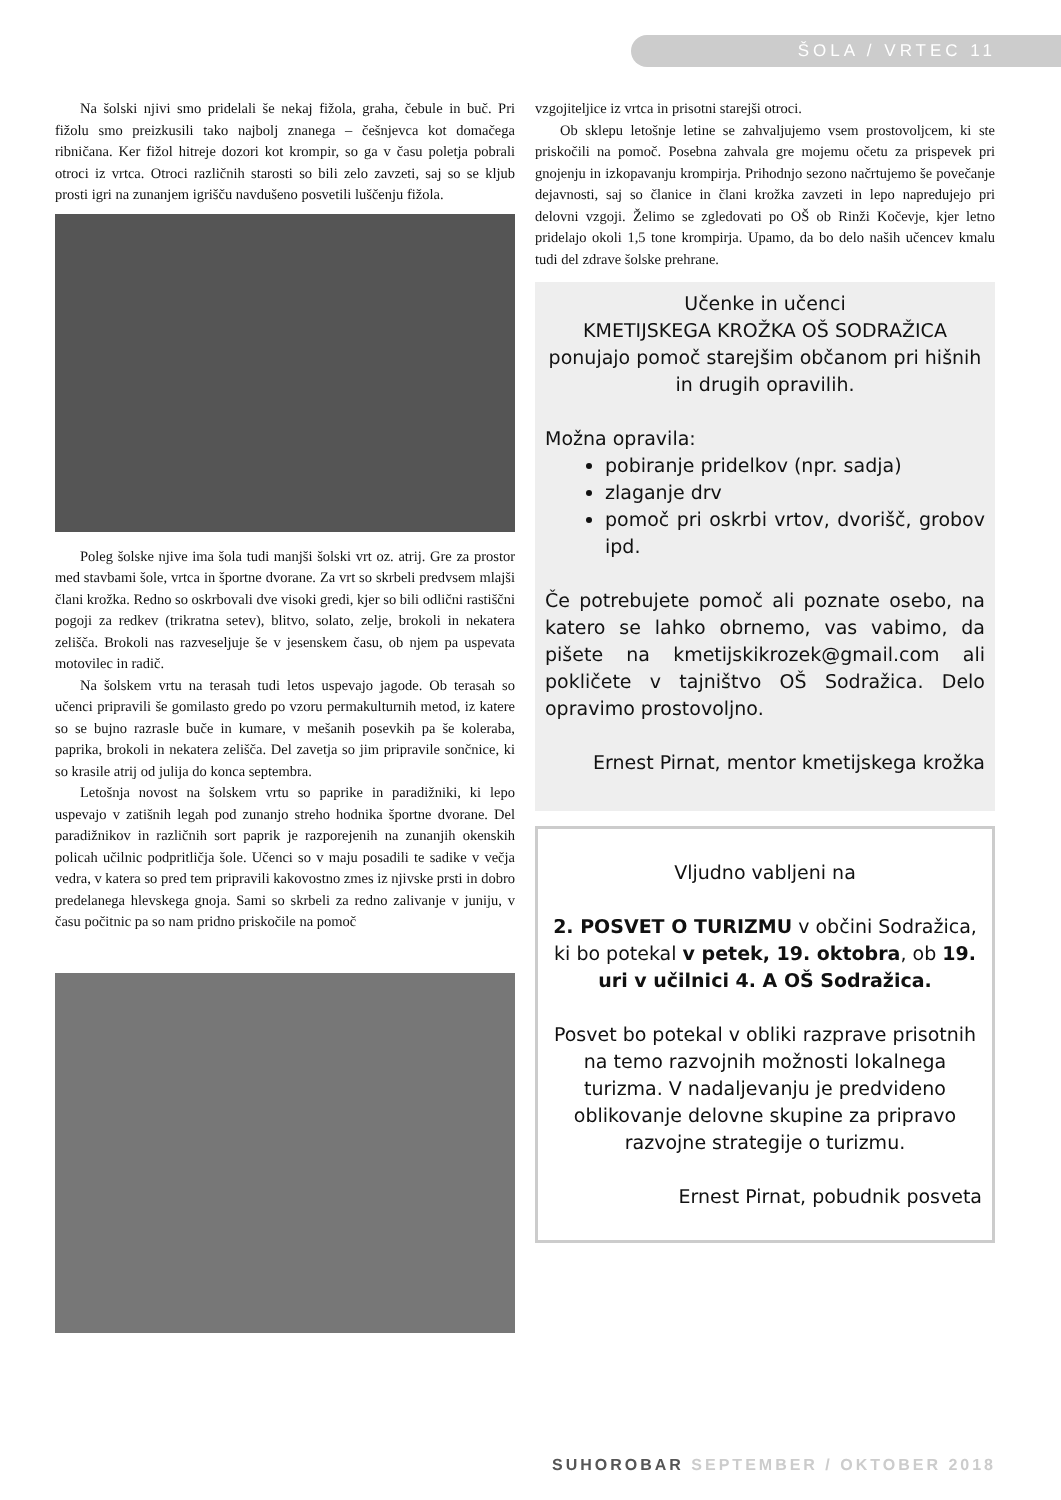ŠOLA / VRTEC 11
Na šolski njivi smo pridelali še nekaj fižola, graha, čebule in buč. Pri fižolu smo preizkusili tako najbolj znanega – češnjevca kot domačega ribničana. Ker fižol hitreje dozori kot krompir, so ga v času poletja pobrali otroci iz vrtca. Otroci različnih starosti so bili zelo zavzeti, saj so se kljub prosti igri na zunanjem igrišču navdušeno posvetili luščenju fižola.
Poleg šolske njive ima šola tudi manjši šolski vrt oz. atrij. Gre za prostor med stavbami šole, vrtca in športne dvorane. Za vrt so skrbeli predvsem mlajši člani krožka. Redno so oskrbovali dve visoki gredi, kjer so bili odlični rastiščni pogoji za redkev (trikratna setev), blitvo, solato, zelje, brokoli in nekatera zelišča. Brokoli nas razveseljuje še v jesenskem času, ob njem pa uspevata motovilec in radič.
Na šolskem vrtu na terasah tudi letos uspevajo jagode. Ob terasah so učenci pripravili še gomilasto gredo po vzoru permakulturnih metod, iz katere so se bujno razrasle buče in kumare, v mešanih posevkih pa še koleraba, paprika, brokoli in nekatera zelišča. Del zavetja so jim pripravile sončnice, ki so krasile atrij od julija do konca septembra.
Letošnja novost na šolskem vrtu so paprike in paradižniki, ki lepo uspevajo v zatišnih legah pod zunanjo streho hodnika športne dvorane. Del paradižnikov in različnih sort paprik je razporejenih na zunanjih okenskih policah učilnic podpritličja šole. Učenci so v maju posadili te sadike v večja vedra, v katera so pred tem pripravili kakovostno zmes iz njivske prsti in dobro predelanega hlevskega gnoja. Sami so skrbeli za redno zalivanje v juniju, v času počitnic pa so nam pridno priskočile na pomoč
vzgojiteljice iz vrtca in prisotni starejši otroci.
Ob sklepu letošnje letine se zahvaljujemo vsem prostovoljcem, ki ste priskočili na pomoč. Posebna zahvala gre mojemu očetu za prispevek pri gnojenju in izkopavanju krompirja. Prihodnjo sezono načrtujemo še povečanje dejavnosti, saj so članice in člani krožka zavzeti in lepo napredujejo pri delovni vzgoji. Želimo se zgledovati po OŠ ob Rinži Kočevje, kjer letno pridelajo okoli 1,5 tone krompirja. Upamo, da bo delo naših učencev kmalu tudi del zdrave šolske prehrane.
Učenke in učenci
KMETIJSKEGA KROŽKA OŠ SODRAŽICA
ponujajo pomoč starejšim občanom pri hišnih in drugih opravilih.
Možna opravila:
pobiranje pridelkov (npr. sadja)
zlaganje drv
pomoč pri oskrbi vrtov, dvorišč, grobov ipd.
Če potrebujete pomoč ali poznate osebo, na katero se lahko obrnemo, vas vabimo, da pišete na kmetijskikrozek@gmail.com ali pokličete v tajništvo OŠ Sodražica. Delo opravimo prostovoljno.
Ernest Pirnat, mentor kmetijskega krožka
Vljudno vabljeni na
2. POSVET O TURIZMU v občini Sodražica,
ki bo potekal v petek, 19. oktobra, ob 19. uri v učilnici 4. A OŠ Sodražica.
Posvet bo potekal v obliki razprave prisotnih na temo razvojnih možnosti lokalnega turizma. V nadaljevanju je predvideno oblikovanje delovne skupine za pripravo razvojne strategije o turizmu.
Ernest Pirnat, pobudnik posveta
SUHOROBAR SEPTEMBER / OKTOBER 2018